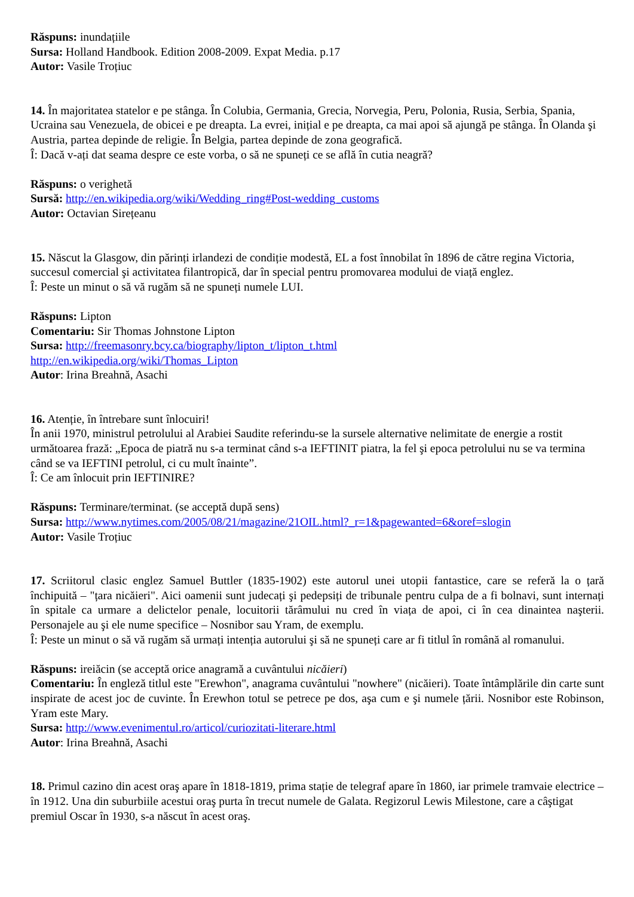Răspuns: inundațiile
Sursa: Holland Handbook. Edition 2008-2009. Expat Media. p.17
Autor: Vasile Troțiuc
14. În majoritatea statelor e pe stânga. În Colubia, Germania, Grecia, Norvegia, Peru, Polonia, Rusia, Serbia, Spania, Ucraina sau Venezuela, de obicei e pe dreapta. La evrei, inițial e pe dreapta, ca mai apoi să ajungă pe stânga. În Olanda şi Austria, partea depinde de religie. În Belgia, partea depinde de zona geografică.
Î: Dacă v-ați dat seama despre ce este vorba, o să ne spuneți ce se află în cutia neagră?
Răspuns: o verighetă
Sursă: http://en.wikipedia.org/wiki/Wedding_ring#Post-wedding_customs
Autor: Octavian Sirețeanu
15. Născut la Glasgow, din părinți irlandezi de condiție modestă, EL a fost înnobilat în 1896 de către regina Victoria, succesul comercial şi activitatea filantropică, dar în special pentru promovarea modului de viață englez.
Î: Peste un minut o să vă rugăm să ne spuneți numele LUI.
Răspuns: Lipton
Comentariu: Sir Thomas Johnstone Lipton
Sursa: http://freemasonry.bcy.ca/biography/lipton_t/lipton_t.html
http://en.wikipedia.org/wiki/Thomas_Lipton
Autor: Irina Breahnă, Asachi
16. Atenție, în întrebare sunt înlocuiri!
În anii 1970, ministrul petrolului al Arabiei Saudite referindu-se la sursele alternative nelimitate de energie a rostit următoarea frază: „Epoca de piatră nu s-a terminat când s-a IEFTINIT piatra, la fel şi epoca petrolului nu se va termina când se va IEFTINI petrolul, ci cu mult înainte”.
Î: Ce am înlocuit prin IEFTINIRE?
Răspuns: Terminare/terminat. (se acceptă după sens)
Sursa: http://www.nytimes.com/2005/08/21/magazine/21OIL.html?_r=1&pagewanted=6&oref=slogin
Autor: Vasile Troțiuc
17. Scriitorul clasic englez Samuel Buttler (1835-1902) este autorul unei utopii fantastice, care se referă la o țară închipuită – "țara nicăieri". Aici oamenii sunt judecați şi pedepsiți de tribunale pentru culpa de a fi bolnavi, sunt internați în spitale ca urmare a delictelor penale, locuitorii tărâmului nu cred în viața de apoi, ci în cea dinaintea naşterii. Personajele au şi ele nume specifice – Nosnibor sau Yram, de exemplu.
Î: Peste un minut o să vă rugăm să urmați intenția autorului şi să ne spuneți care ar fi titlul în română al romanului.
Răspuns: ireiăcin (se acceptă orice anagramă a cuvântului nicăieri)
Comentariu: În engleză titlul este "Erewhon", anagrama cuvântului "nowhere" (nicăieri). Toate întâmplările din carte sunt inspirate de acest joc de cuvinte. În Erewhon totul se petrece pe dos, aşa cum e şi numele țării. Nosnibor este Robinson, Yram este Mary.
Sursa: http://www.evenimentul.ro/articol/curiozitati-literare.html
Autor: Irina Breahnă, Asachi
18. Primul cazino din acest oraş apare în 1818-1819, prima stație de telegraf apare în 1860, iar primele tramvaie electrice – în 1912. Una din suburbiile acestui oraş purta în trecut numele de Galata. Regizorul Lewis Milestone, care a câştigat premiul Oscar în 1930, s-a născut în acest oraş.